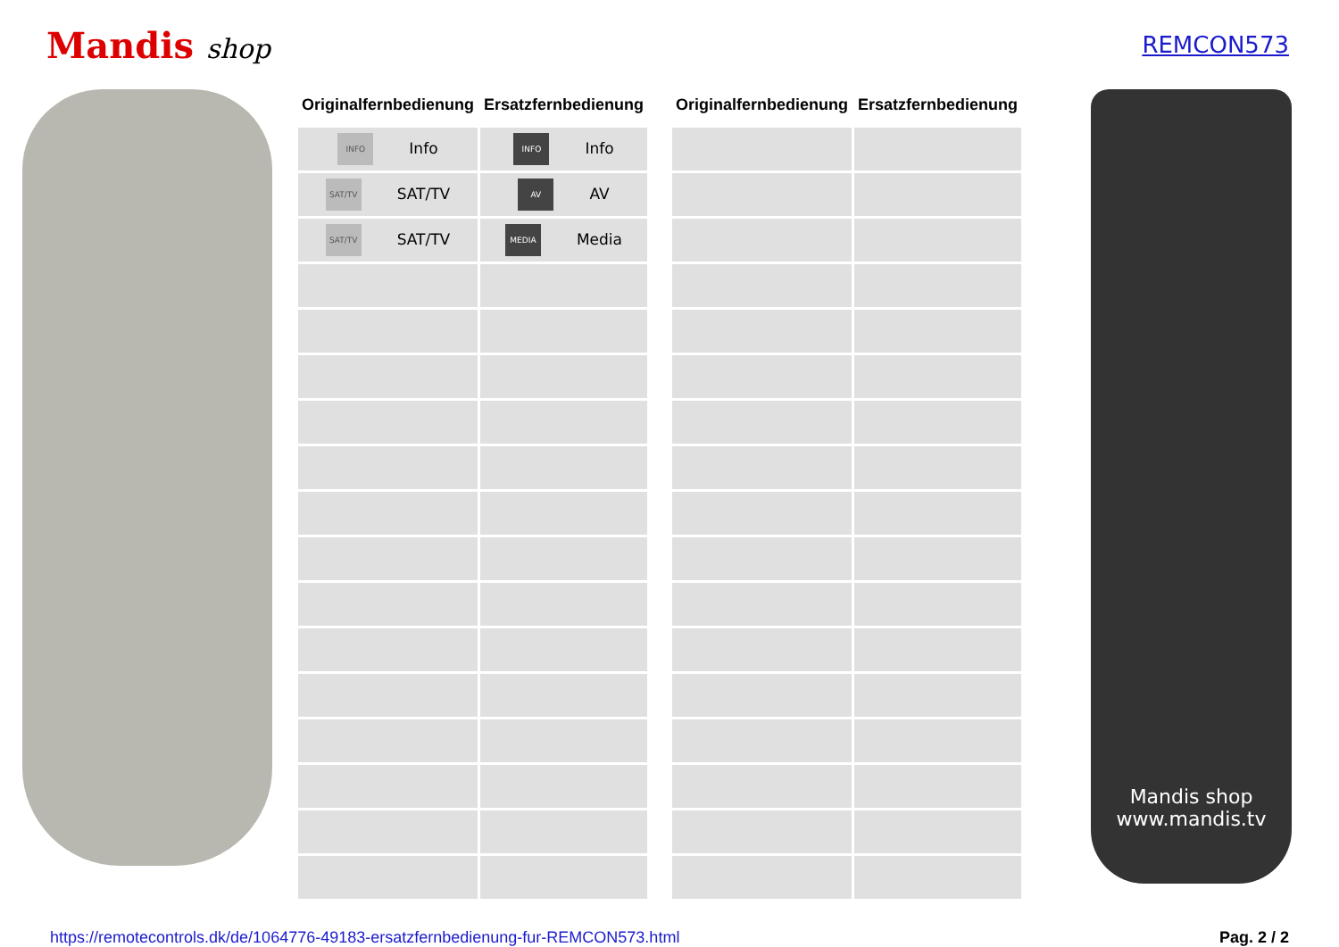Mandis shop
REMCON573
| Originalfernbedienung | Ersatzfernbedienung |
| --- | --- |
| INFO Info | INFO Info |
| SAT/TV SAT/TV | AV AV |
| SAT/TV SAT/TV | MEDIA Media |
| Originalfernbedienung | Ersatzfernbedienung |
| --- | --- |
Mandis shop
www.mandis.tv
https://remotecontrols.dk/de/1064776-49183-ersatzfernbedienung-fur-REMCON573.html Pag. 2 / 2